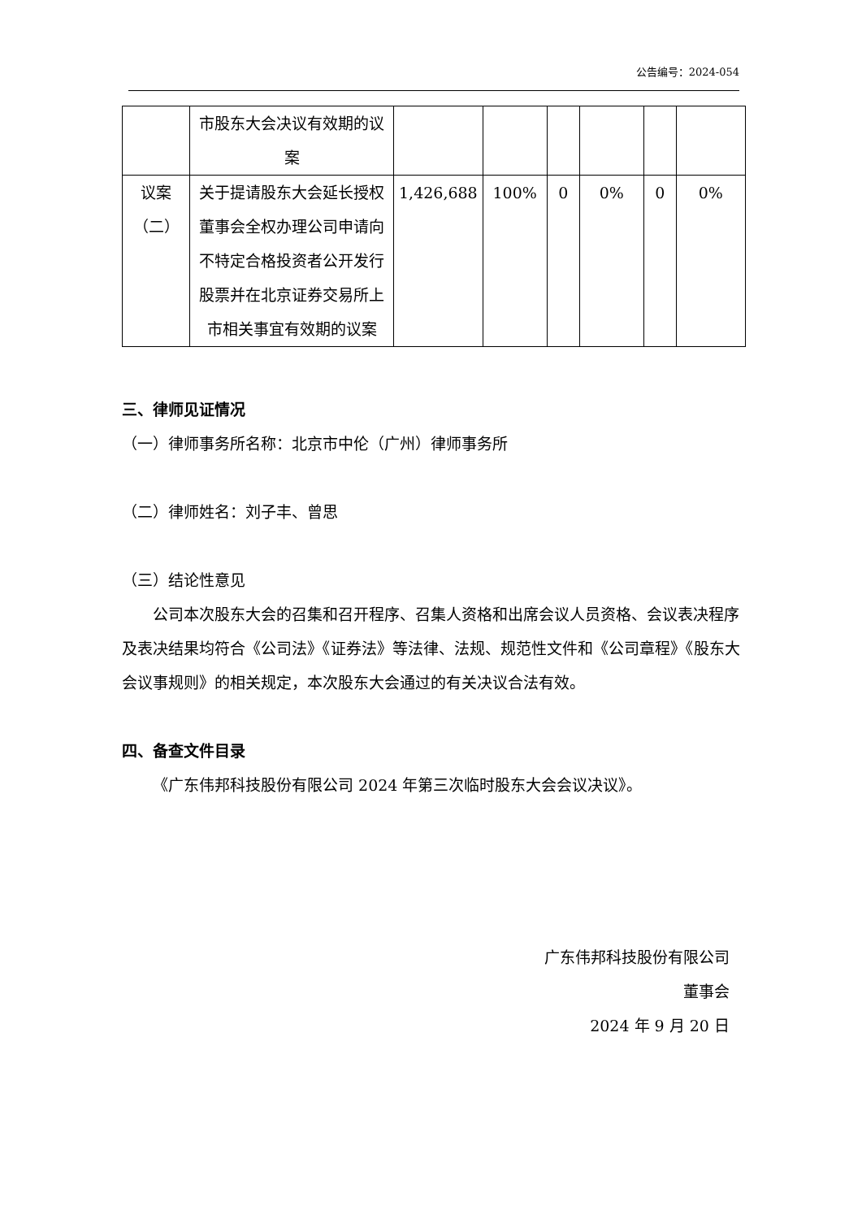公告编号：2024-054
| | 市股东大会决议有效期的议案 | | | | | | |
| 议案（二） | 关于提请股东大会延长授权董事会全权办理公司申请向不特定合格投资者公开发行股票并在北京证券交易所上市相关事宜有效期的议案 | 1,426,688 | 100% | 0 | 0% | 0 | 0% |
三、律师见证情况
（一）律师事务所名称：北京市中伦（广州）律师事务所
（二）律师姓名：刘子丰、曾思
（三）结论性意见
公司本次股东大会的召集和召开程序、召集人资格和出席会议人员资格、会议表决程序及表决结果均符合《公司法》《证券法》等法律、法规、规范性文件和《公司章程》《股东大会议事规则》的相关规定，本次股东大会通过的有关决议合法有效。
四、备查文件目录
《广东伟邦科技股份有限公司 2024 年第三次临时股东大会会议决议》。
广东伟邦科技股份有限公司
董事会
2024 年 9 月 20 日